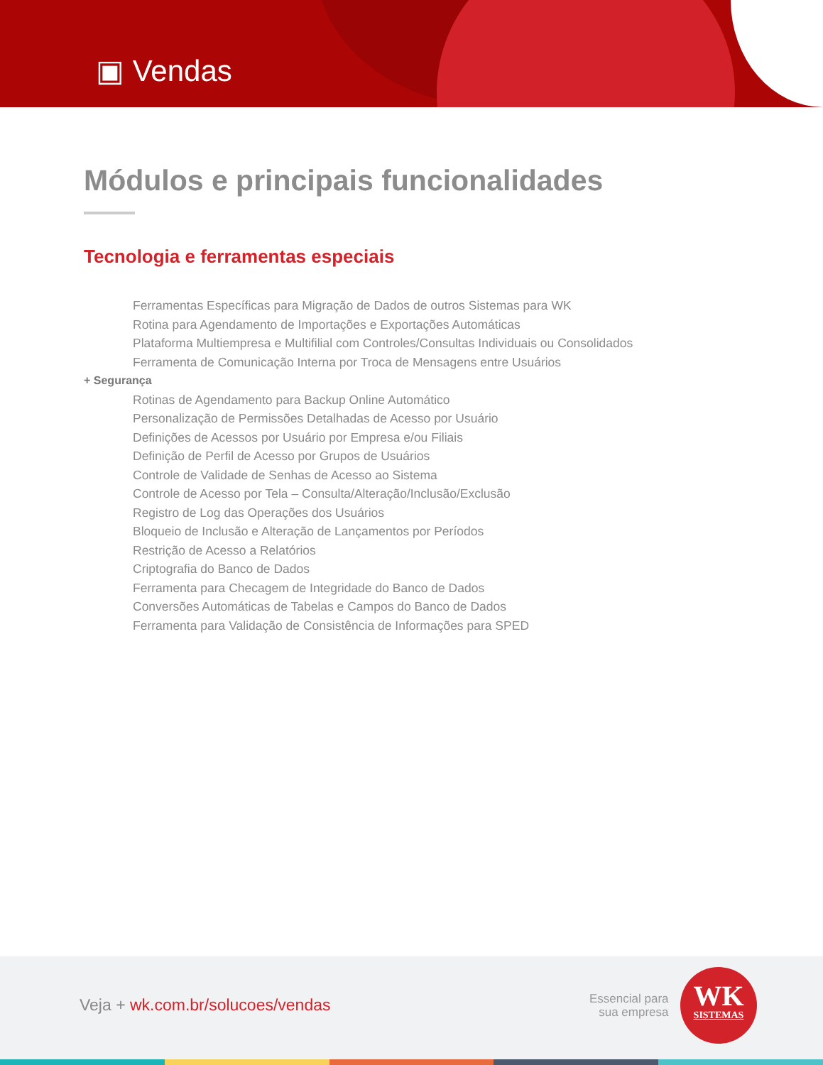▣ Vendas
Módulos e principais funcionalidades
Tecnologia e ferramentas especiais
Ferramentas Específicas para Migração de Dados de outros Sistemas para WK
Rotina para Agendamento de Importações e Exportações Automáticas
Plataforma Multiempresa e Multifilial com Controles/Consultas Individuais ou Consolidados
Ferramenta de Comunicação Interna por Troca de Mensagens entre Usuários
+ Segurança
Rotinas de Agendamento para Backup Online Automático
Personalização de Permissões Detalhadas de Acesso por Usuário
Definições de Acessos por Usuário por Empresa e/ou Filiais
Definição de Perfil de Acesso por Grupos de Usuários
Controle de Validade de Senhas de Acesso ao Sistema
Controle de Acesso por Tela – Consulta/Alteração/Inclusão/Exclusão
Registro de Log das Operações dos Usuários
Bloqueio de Inclusão e Alteração de Lançamentos por Períodos
Restrição de Acesso a Relatórios
Criptografia do Banco de Dados
Ferramenta para Checagem de Integridade do Banco de Dados
Conversões Automáticas de Tabelas e Campos do Banco de Dados
Ferramenta para Validação de Consistência de Informações para SPED
Veja + wk.com.br/solucoes/vendas
Essencial para
sua empresa
WK
SISTEMAS